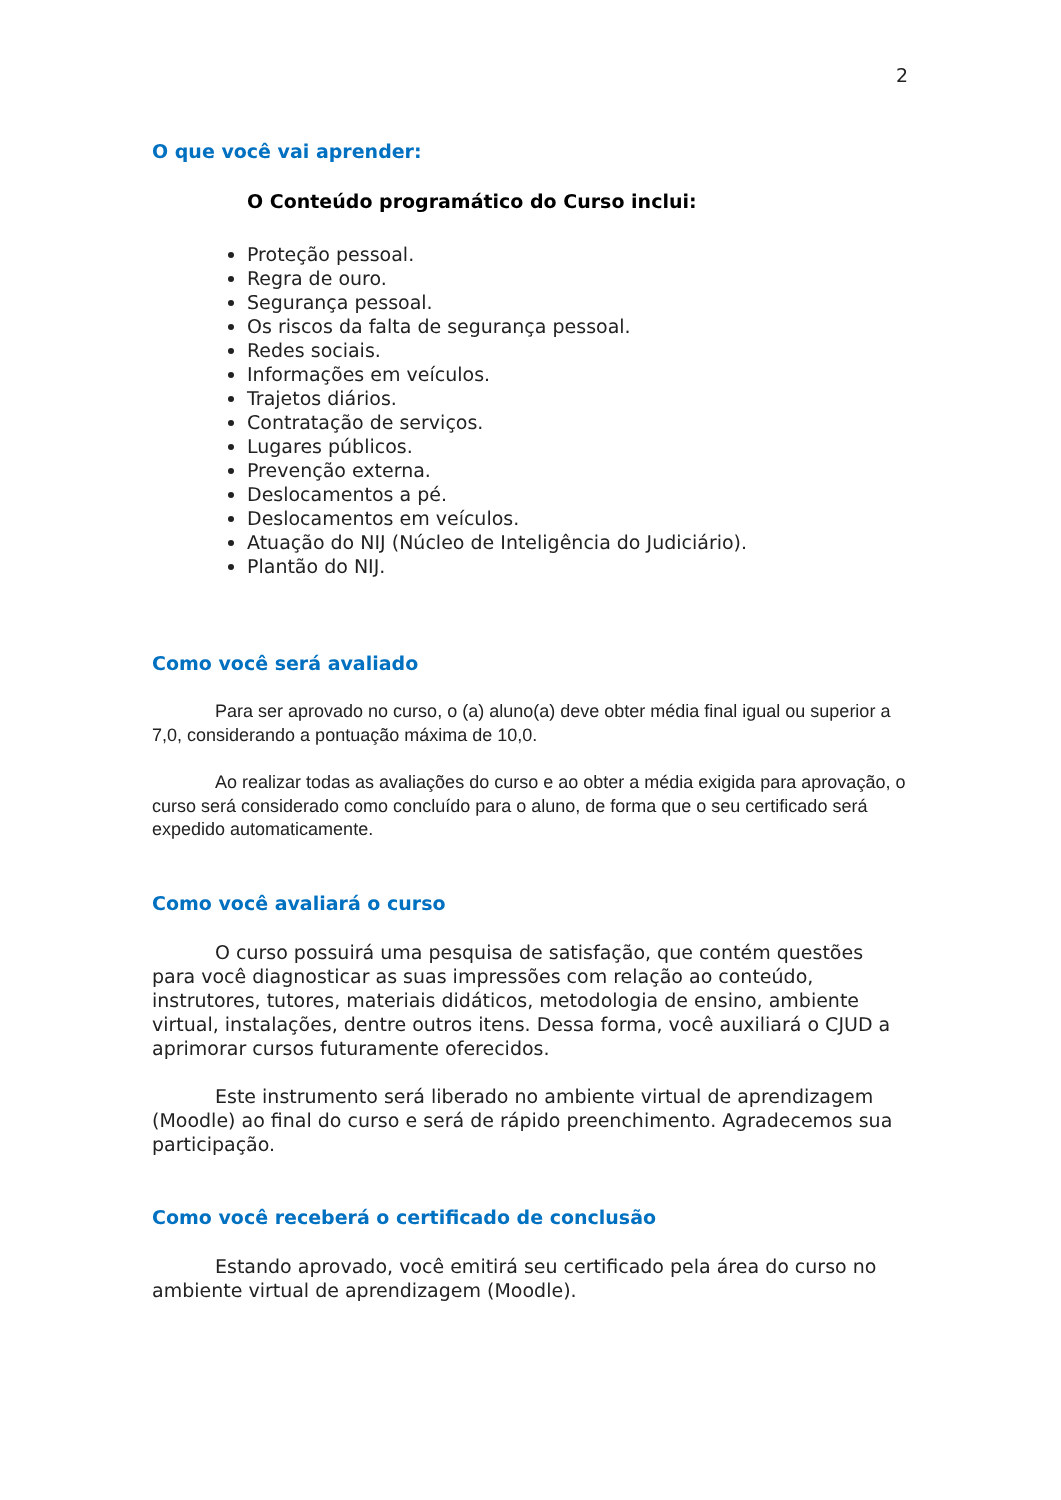2
O que você vai aprender:
O Conteúdo programático do Curso inclui:
Proteção pessoal.
Regra de ouro.
Segurança pessoal.
Os riscos da falta de segurança pessoal.
Redes sociais.
Informações em veículos.
Trajetos diários.
Contratação de serviços.
Lugares públicos.
Prevenção externa.
Deslocamentos a pé.
Deslocamentos em veículos.
Atuação do NIJ (Núcleo de Inteligência do Judiciário).
Plantão do NIJ.
Como você será avaliado
Para ser aprovado no curso, o (a) aluno(a) deve obter média final igual ou superior a 7,0, considerando a pontuação máxima de 10,0.
Ao realizar todas as avaliações do curso e ao obter a média exigida para aprovação, o curso será considerado como concluído para o aluno, de forma que o seu certificado será expedido automaticamente.
Como você avaliará o curso
O curso possuirá uma pesquisa de satisfação, que contém questões para você diagnosticar as suas impressões com relação ao conteúdo, instrutores, tutores, materiais didáticos, metodologia de ensino, ambiente virtual, instalações, dentre outros itens. Dessa forma, você auxiliará o CJUD a aprimorar cursos futuramente oferecidos.
Este instrumento será liberado no ambiente virtual de aprendizagem (Moodle) ao final do curso e será de rápido preenchimento. Agradecemos sua participação.
Como você receberá o certificado de conclusão
Estando aprovado, você emitirá seu certificado pela área do curso no ambiente virtual de aprendizagem (Moodle).